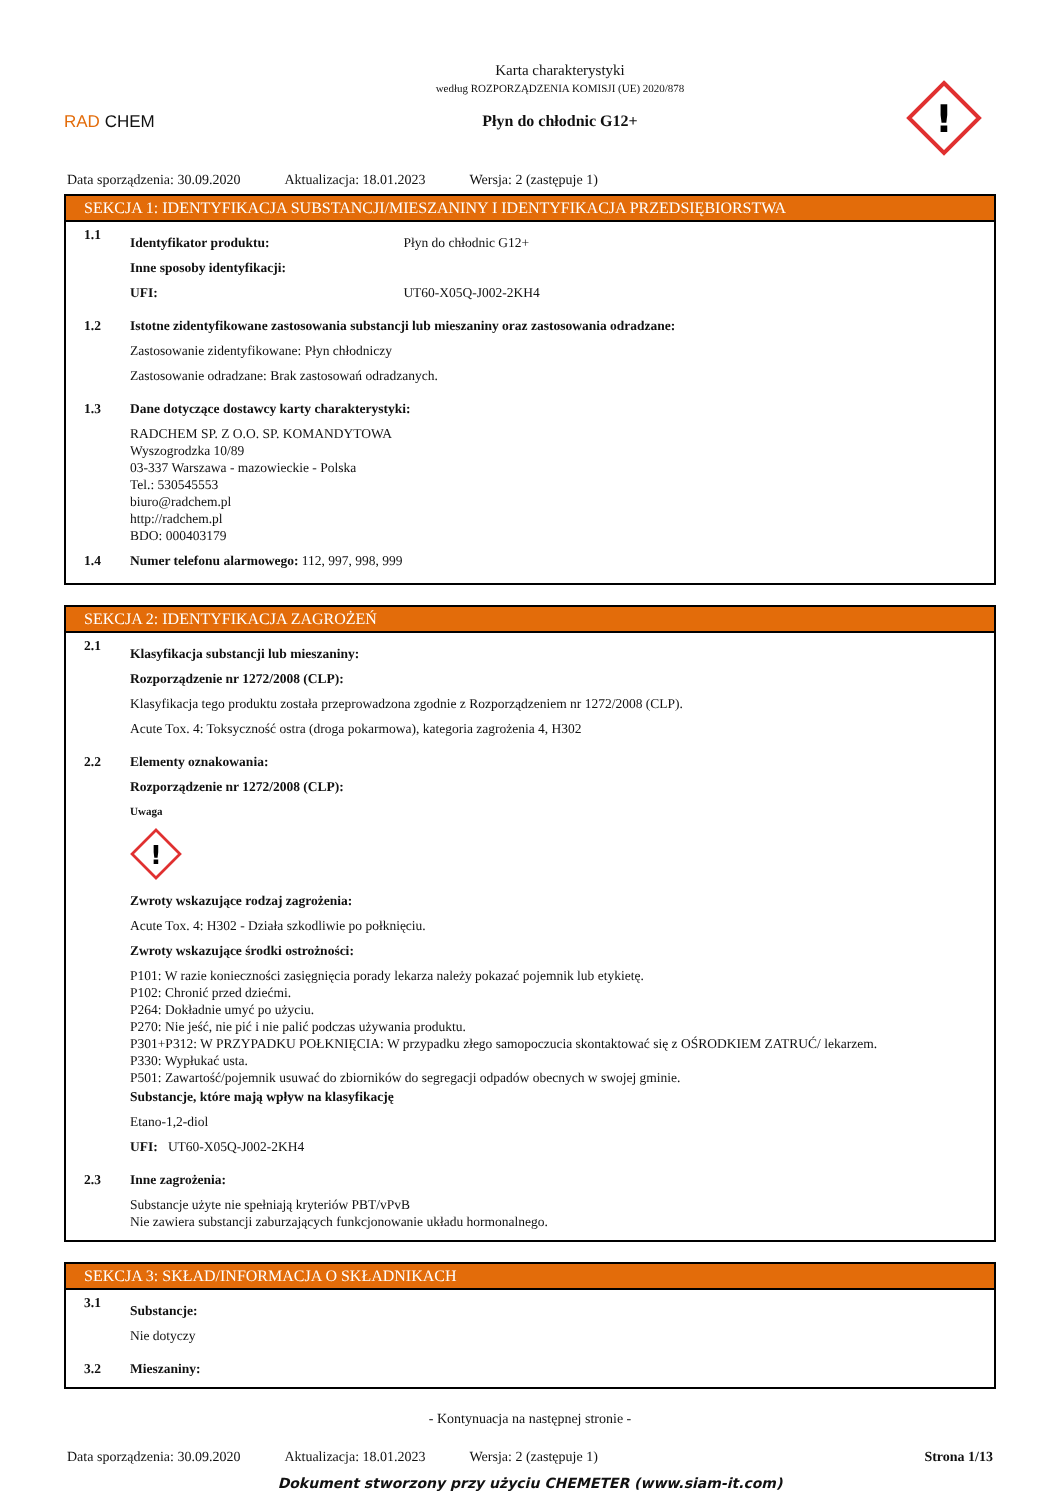RAD CHEM
Karta charakterystyki
według ROZPORZĄDZENIA KOMISJI (UE) 2020/878
Płyn do chłodnic G12+
!
Data sporządzenia: 30.09.2020 Aktualizacja: 18.01.2023 Wersja: 2 (zastępuje 1)
SEKCJA 1: IDENTYFIKACJA SUBSTANCJI/MIESZANINY I IDENTYFIKACJA PRZEDSIĘBIORSTWA
1.1
Identyfikator produktu: Płyn do chłodnic G12+
Inne sposoby identyfikacji:
UFI: UT60-X05Q-J002-2KH4
1.2 Istotne zidentyfikowane zastosowania substancji lub mieszaniny oraz zastosowania odradzane:
Zastosowanie zidentyfikowane: Płyn chłodniczy
Zastosowanie odradzane: Brak zastosowań odradzanych.
1.3 Dane dotyczące dostawcy karty charakterystyki:
RADCHEM SP. Z O.O. SP. KOMANDYTOWA
Wyszogrodzka 10/89
03-337 Warszawa - mazowieckie - Polska
Tel.: 530545553
biuro@radchem.pl
http://radchem.pl
BDO: 000403179
1.4 Numer telefonu alarmowego: 112, 997, 998, 999
SEKCJA 2: IDENTYFIKACJA ZAGROŻEŃ
2.1
Klasyfikacja substancji lub mieszaniny:
Rozporządzenie nr 1272/2008 (CLP):
Klasyfikacja tego produktu została przeprowadzona zgodnie z Rozporządzeniem nr 1272/2008 (CLP).
Acute Tox. 4: Toksyczność ostra (droga pokarmowa), kategoria zagrożenia 4, H302
2.2 Elementy oznakowania:
Rozporządzenie nr 1272/2008 (CLP):
Uwaga
!
Zwroty wskazujące rodzaj zagrożenia:
Acute Tox. 4: H302 - Działa szkodliwie po połknięciu.
Zwroty wskazujące środki ostrożności:
P101: W razie konieczności zasięgnięcia porady lekarza należy pokazać pojemnik lub etykietę.
P102: Chronić przed dziećmi.
P264: Dokładnie umyć po użyciu.
P270: Nie jeść, nie pić i nie palić podczas używania produktu.
P301+P312: W PRZYPADKU POŁKNIĘCIA: W przypadku złego samopoczucia skontaktować się z OŚRODKIEM ZATRUĆ/ lekarzem.
P330: Wypłukać usta.
P501: Zawartość/pojemnik usuwać do zbiorników do segregacji odpadów obecnych w swojej gminie.
Substancje, które mają wpływ na klasyfikację
Etano-1,2-diol
UFI: UT60-X05Q-J002-2KH4
2.3 Inne zagrożenia:
Substancje użyte nie spełniają kryteriów PBT/vPvB
Nie zawiera substancji zaburzających funkcjonowanie układu hormonalnego.
SEKCJA 3: SKŁAD/INFORMACJA O SKŁADNIKACH
3.1
Substancje:
Nie dotyczy
3.2 Mieszaniny:
- Kontynuacja na następnej stronie -
Data sporządzenia: 30.09.2020 Aktualizacja: 18.01.2023 Wersja: 2 (zastępuje 1) Strona 1/13
Dokument stworzony przy użyciu CHEMETER (www.siam-it.com)